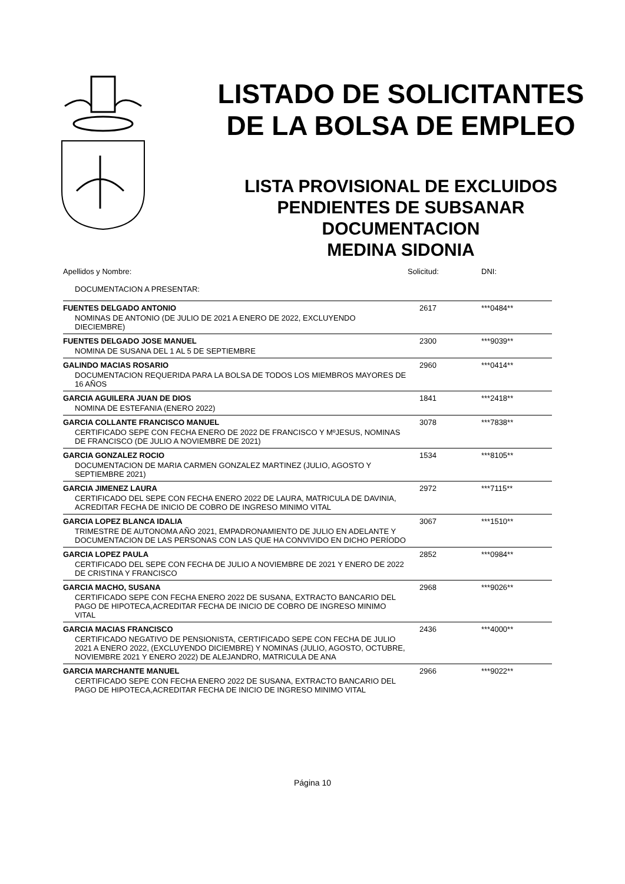LISTADO DE SOLICITANTES
DE LA BOLSA DE EMPLEO
LISTA PROVISIONAL DE EXCLUIDOS
PENDIENTES DE SUBSANAR
DOCUMENTACION
MEDINA SIDONIA
| Apellidos y Nombre: | Solicitud: | DNI: |
| DOCUMENTACION A PRESENTAR: | | |
| FUENTES DELGADO ANTONIO | 2617 | ***0484** |
| NOMINAS DE ANTONIO (DE JULIO DE 2021 A ENERO DE 2022, EXCLUYENDO DIECIEMBRE) | | |
| FUENTES DELGADO JOSE MANUEL | 2300 | ***9039** |
| NOMINA DE SUSANA DEL 1 AL 5 DE SEPTIEMBRE | | |
| GALINDO MACIAS ROSARIO | 2960 | ***0414** |
| DOCUMENTACION REQUERIDA PARA LA BOLSA DE TODOS LOS MIEMBROS MAYORES DE 16 AÑOS | | |
| GARCIA AGUILERA JUAN DE DIOS | 1841 | ***2418** |
| NOMINA DE ESTEFANIA (ENERO 2022) | | |
| GARCIA COLLANTE FRANCISCO MANUEL | 3078 | ***7838** |
| CERTIFICADO SEPE CON FECHA ENERO DE 2022 DE FRANCISCO Y MºJESUS, NOMINAS DE FRANCISCO (DE JULIO A NOVIEMBRE DE 2021) | | |
| GARCIA GONZALEZ ROCIO | 1534 | ***8105** |
| DOCUMENTACION DE MARIA CARMEN GONZALEZ MARTINEZ (JULIO, AGOSTO Y SEPTIEMBRE 2021) | | |
| GARCIA JIMENEZ LAURA | 2972 | ***7115** |
| CERTIFICADO DEL SEPE CON FECHA ENERO 2022 DE LAURA, MATRICULA DE DAVINIA, ACREDITAR FECHA DE INICIO DE COBRO DE INGRESO MINIMO VITAL | | |
| GARCIA LOPEZ BLANCA IDALIA | 3067 | ***1510** |
| TRIMESTRE DE AUTONOMA AÑO 2021, EMPADRONAMIENTO DE JULIO EN ADELANTE Y DOCUMENTACION DE LAS PERSONAS CON LAS QUE HA CONVIVIDO EN DICHO PERÍODO | | |
| GARCIA LOPEZ PAULA | 2852 | ***0984** |
| CERTIFICADO DEL SEPE CON FECHA DE JULIO A NOVIEMBRE DE 2021 Y ENERO DE 2022 DE CRISTINA Y FRANCISCO | | |
| GARCIA MACHO, SUSANA | 2968 | ***9026** |
| CERTIFICADO SEPE CON FECHA ENERO 2022 DE SUSANA, EXTRACTO BANCARIO DEL PAGO DE HIPOTECA,ACREDITAR FECHA DE INICIO DE COBRO DE INGRESO MINIMO VITAL | | |
| GARCIA MACIAS FRANCISCO | 2436 | ***4000** |
| CERTIFICADO NEGATIVO DE PENSIONISTA, CERTIFICADO SEPE CON FECHA DE JULIO 2021 A ENERO 2022, (EXCLUYENDO DICIEMBRE) Y NOMINAS (JULIO, AGOSTO, OCTUBRE, NOVIEMBRE 2021 Y ENERO 2022) DE ALEJANDRO, MATRICULA DE ANA | | |
| GARCIA MARCHANTE MANUEL | 2966 | ***9022** |
| CERTIFICADO SEPE CON FECHA ENERO 2022 DE SUSANA, EXTRACTO BANCARIO DEL PAGO DE HIPOTECA,ACREDITAR FECHA DE INICIO DE INGRESO MINIMO VITAL | | |
Página 10